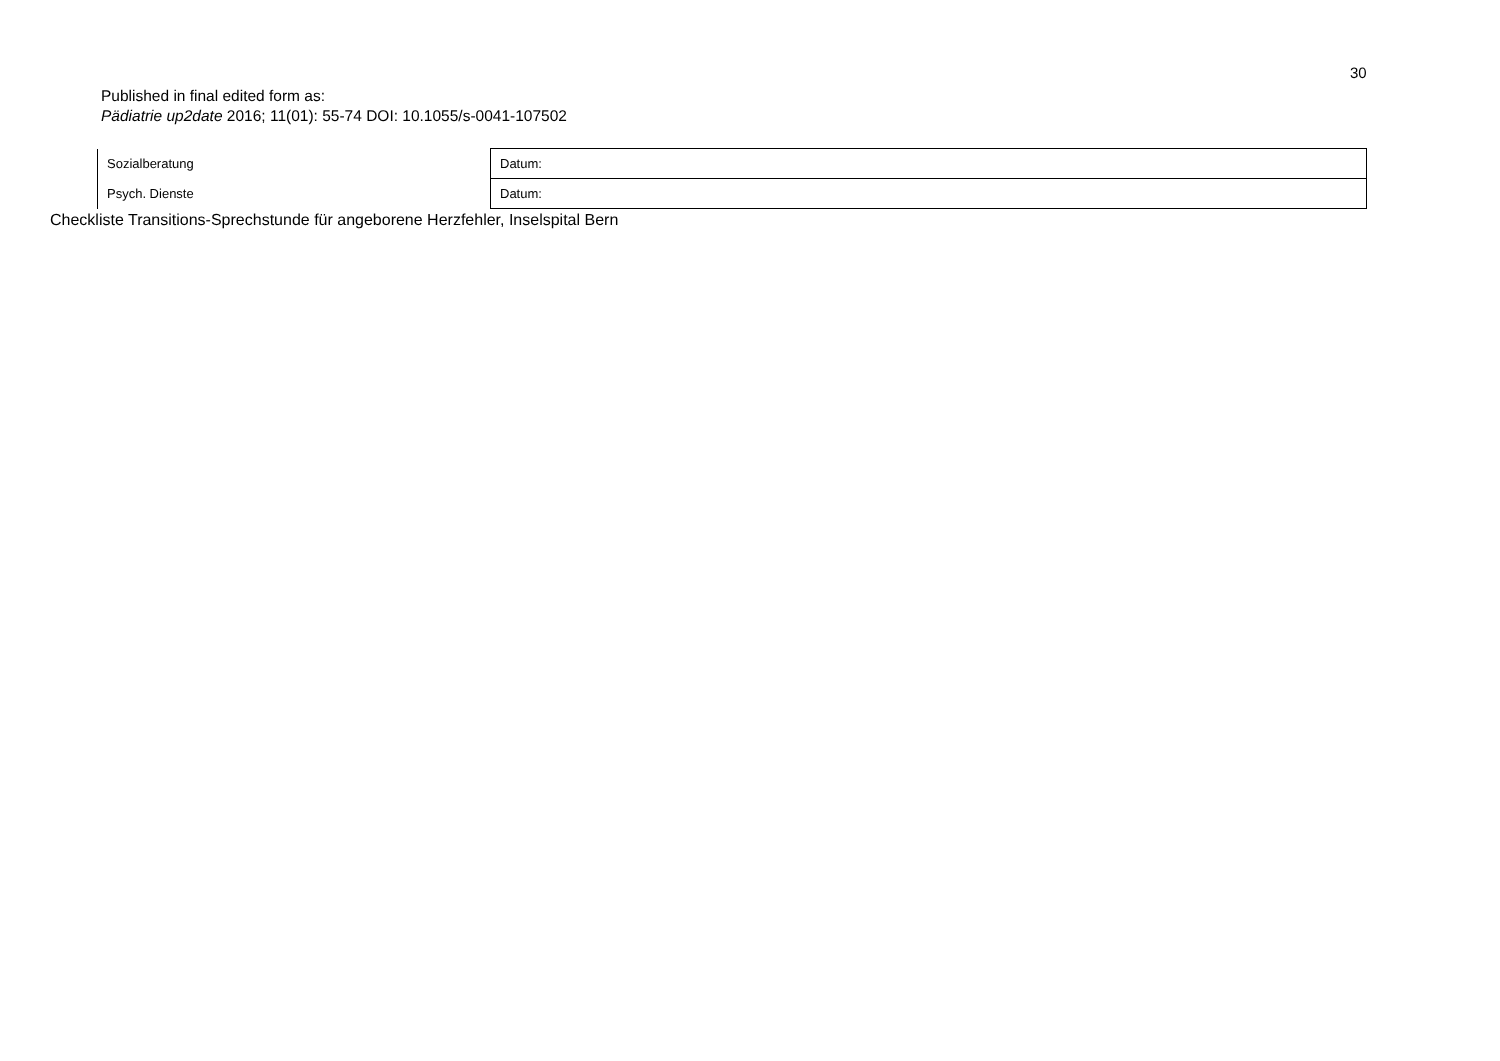30
Published in final edited form as:
Pädiatrie up2date 2016; 11(01): 55-74 DOI: 10.1055/s-0041-107502
| Sozialberatung | Datum: |
| Psych. Dienste | Datum: |
Checkliste Transitions-Sprechstunde für angeborene Herzfehler, Inselspital Bern